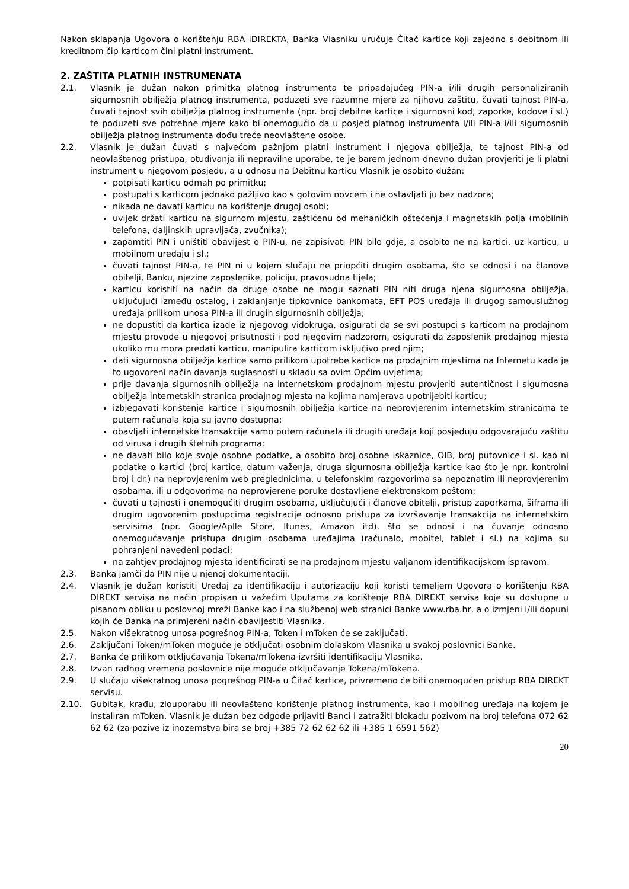Nakon sklapanja Ugovora o korištenju RBA iDIREKTA, Banka Vlasniku uručuje Čitač kartice koji zajedno s debitnom ili kreditnom čip karticom čini platni instrument.
2. ZAŠTITA PLATNIH INSTRUMENATA
2.1. Vlasnik je dužan nakon primitka platnog instrumenta te pripadajućeg PIN-a i/ili drugih personaliziranih sigurnosnih obilježja platnog instrumenta, poduzeti sve razumne mjere za njihovu zaštitu, čuvati tajnost PIN-a, čuvati tajnost svih obilježja platnog instrumenta (npr. broj debitne kartice i sigurnosni kod, zaporke, kodove i sl.) te poduzeti sve potrebne mjere kako bi onemogućio da u posjed platnog instrumenta i/ili PIN-a i/ili sigurnosnih obilježja platnog instrumenta dođu treće neovlaštene osobe.
2.2. Vlasnik je dužan čuvati s najvećom pažnjom platni instrument i njegova obilježja, te tajnost PIN-a od neovlaštenog pristupa, otuđivanja ili nepravilne uporabe, te je barem jednom dnevno dužan provjeriti je li platni instrument u njegovom posjedu, a u odnosu na Debitnu karticu Vlasnik je osobito dužan:
potpisati karticu odmah po primitku;
postupati s karticom jednako pažljivo kao s gotovim novcem i ne ostavljati ju bez nadzora;
nikada ne davati karticu na korištenje drugoj osobi;
uvijek držati karticu na sigurnom mjestu, zaštićenu od mehaničkih oštećenja i magnetskih polja (mobilnih telefona, daljinskih upravljača, zvučnika);
zapamtiti PIN i uništiti obavijest o PIN-u, ne zapisivati PIN bilo gdje, a osobito ne na kartici, uz karticu, u mobilnom uređaju i sl.;
čuvati tajnost PIN-a, te PIN ni u kojem slučaju ne priopćiti drugim osobama, što se odnosi i na članove obitelji, Banku, njezine zaposlenike, policiju, pravosudna tijela;
karticu koristiti na način da druge osobe ne mogu saznati PIN niti druga njena sigurnosna obilježja, uključujući između ostalog, i zaklanjanje tipkovnice bankomata, EFT POS uređaja ili drugog samouslužnog uređaja prilikom unosa PIN-a ili drugih sigurnosnih obilježja;
ne dopustiti da kartica izađe iz njegovog vidokruga, osigurati da se svi postupci s karticom na prodajnom mjestu provode u njegovoj prisutnosti i pod njegovim nadzorom, osigurati da zaposlenik prodajnog mjesta ukoliko mu mora predati karticu, manipulira karticom isključivo pred njim;
dati sigurnosna obilježja kartice samo prilikom upotrebe kartice na prodajnim mjestima na Internetu kada je to ugovoreni način davanja suglasnosti u skladu sa ovim Općim uvjetima;
prije davanja sigurnosnih obilježja na internetskom prodajnom mjestu provjeriti autentičnost i sigurnosna obilježja internetskih stranica prodajnog mjesta na kojima namjerava upotrijebiti karticu;
izbjegavati korištenje kartice i sigurnosnih obilježja kartice na neprovjerenim internetskim stranicama te putem računala koja su javno dostupna;
obavljati internetske transakcije samo putem računala ili drugih uređaja koji posjeduju odgovarajuću zaštitu od virusa i drugih štetnih programa;
ne davati bilo koje svoje osobne podatke, a osobito broj osobne iskaznice, OIB, broj putovnice i sl. kao ni podatke o kartici (broj kartice, datum važenja, druga sigurnosna obilježja kartice kao što je npr. kontrolni broj i dr.) na neprovjerenim web preglednicima, u telefonskim razgovorima sa nepoznatim ili neprovjerenim osobama, ili u odgovorima na neprovjerene poruke dostavljene elektronskom poštom;
čuvati u tajnosti i onemogućiti drugim osobama, uključujući i članove obitelji, pristup zaporkama, šiframa ili drugim ugovorenim postupcima registracije odnosno pristupa za izvršavanje transakcija na internetskim servisima (npr. Google/Aplle Store, Itunes, Amazon itd), što se odnosi i na čuvanje odnosno onemogućavanje pristupa drugim osobama uređajima (računalo, mobitel, tablet i sl.) na kojima su pohranjeni navedeni podaci;
na zahtjev prodajnog mjesta identificirati se na prodajnom mjestu valjanom identifikacijskom ispravom.
2.3. Banka jamči da PIN nije u njenoj dokumentaciji.
2.4. Vlasnik je dužan koristiti Uređaj za identifikaciju i autorizaciju koji koristi temeljem Ugovora o korištenju RBA DIREKT servisa na način propisan u važećim Uputama za korištenje RBA DIREKT servisa koje su dostupne u pisanom obliku u poslovnoj mreži Banke kao i na službenoj web stranici Banke www.rba.hr, a o izmjeni i/ili dopuni kojih će Banka na primjereni način obavijestiti Vlasnika.
2.5. Nakon višekratnog unosa pogrešnog PIN-a, Token i mToken će se zaključati.
2.6. Zaključani Token/mToken moguće je otključati osobnim dolaskom Vlasnika u svakoj poslovnici Banke.
2.7. Banka će prilikom otključavanja Tokena/mTokena izvršiti identifikaciju Vlasnika.
2.8. Izvan radnog vremena poslovnice nije moguće otključavanje Tokena/mTokena.
2.9. U slučaju višekratnog unosa pogrešnog PIN-a u Čitač kartice, privremeno će biti onemogućen pristup RBA DIREKT servisu.
2.10. Gubitak, krađu, zlouporabu ili neovlašteno korištenje platnog instrumenta, kao i mobilnog uređaja na kojem je instaliran mToken, Vlasnik je dužan bez odgode prijaviti Banci i zatražiti blokadu pozivom na broj telefona 072 62 62 62 (za pozive iz inozemstva bira se broj +385 72 62 62 62 ili +385 1 6591 562)
20